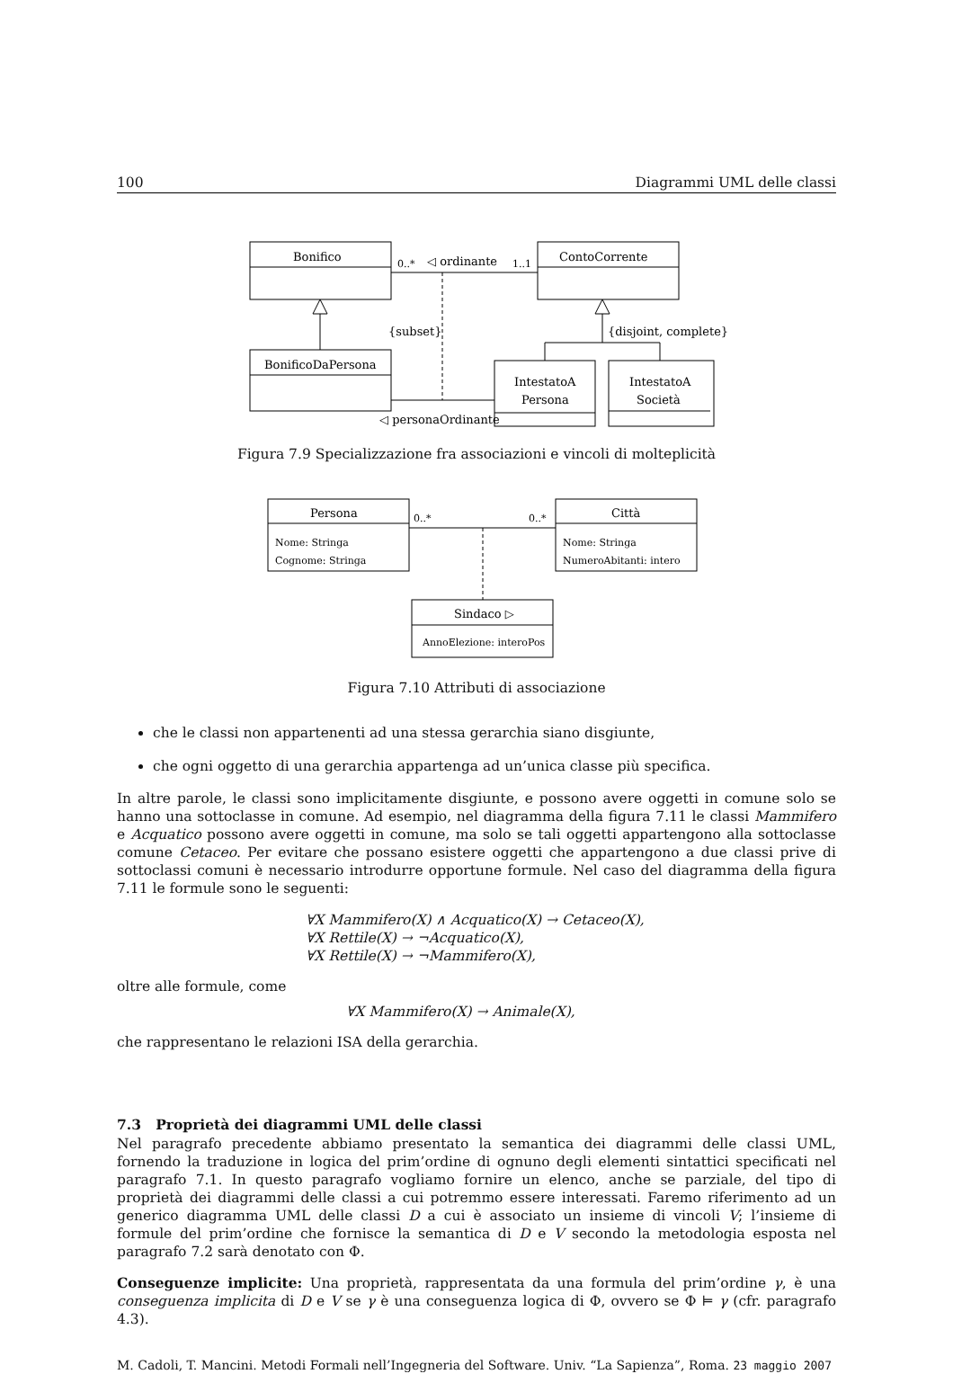100 Diagrammi UML delle classi
Bonifico
ContoCorrente
BonificoDaPersona
IntestatoA
Persona
IntestatoA
Società
0..*
◁ ordinante
1..1
{subset}
{disjoint, complete}
◁ personaOrdinante
Figura 7.9 Specializzazione fra associazioni e vincoli di molteplicità
Persona
Città
0..*
0..*
Nome: Stringa
Cognome: Stringa
Nome: Stringa
NumeroAbitanti: intero
Sindaco ▷
AnnoElezione: interoPos
Figura 7.10 Attributi di associazione
che le classi non appartenenti ad una stessa gerarchia siano disgiunte,
che ogni oggetto di una gerarchia appartenga ad un’unica classe più specifica.
In altre parole, le classi sono implicitamente disgiunte, e possono avere oggetti in comune solo se hanno una sottoclasse in comune. Ad esempio, nel diagramma della figura 7.11 le classi Mammifero e Acquatico possono avere oggetti in comune, ma solo se tali oggetti appartengono alla sottoclasse comune Cetaceo. Per evitare che possano esistere oggetti che appartengono a due classi prive di sottoclassi comuni è necessario introdurre opportune formule. Nel caso del diagramma della figura 7.11 le formule sono le seguenti:
∀X Mammifero(X) ∧ Acquatico(X) → Cetaceo(X),
∀X Rettile(X) → ¬Acquatico(X),
∀X Rettile(X) → ¬Mammifero(X),
oltre alle formule, come
∀X Mammifero(X) → Animale(X),
che rappresentano le relazioni ISA della gerarchia.
7.3 Proprietà dei diagrammi UML delle classi
Nel paragrafo precedente abbiamo presentato la semantica dei diagrammi delle classi UML, fornendo la traduzione in logica del prim’ordine di ognuno degli elementi sintattici specificati nel paragrafo 7.1. In questo paragrafo vogliamo fornire un elenco, anche se parziale, del tipo di proprietà dei diagrammi delle classi a cui potremmo essere interessati. Faremo riferimento ad un generico diagramma UML delle classi D a cui è associato un insieme di vincoli V; l’insieme di formule del prim’ordine che fornisce la semantica di D e V secondo la metodologia esposta nel paragrafo 7.2 sarà denotato con Φ.
Conseguenze implicite: Una proprietà, rappresentata da una formula del prim’ordine γ, è una conseguenza implicita di D e V se γ è una conseguenza logica di Φ, ovvero se Φ ⊨ γ (cfr. paragrafo 4.3).
M. Cadoli, T. Mancini. Metodi Formali nell’Ingegneria del Software. Univ. “La Sapienza”, Roma. 23 maggio 2007